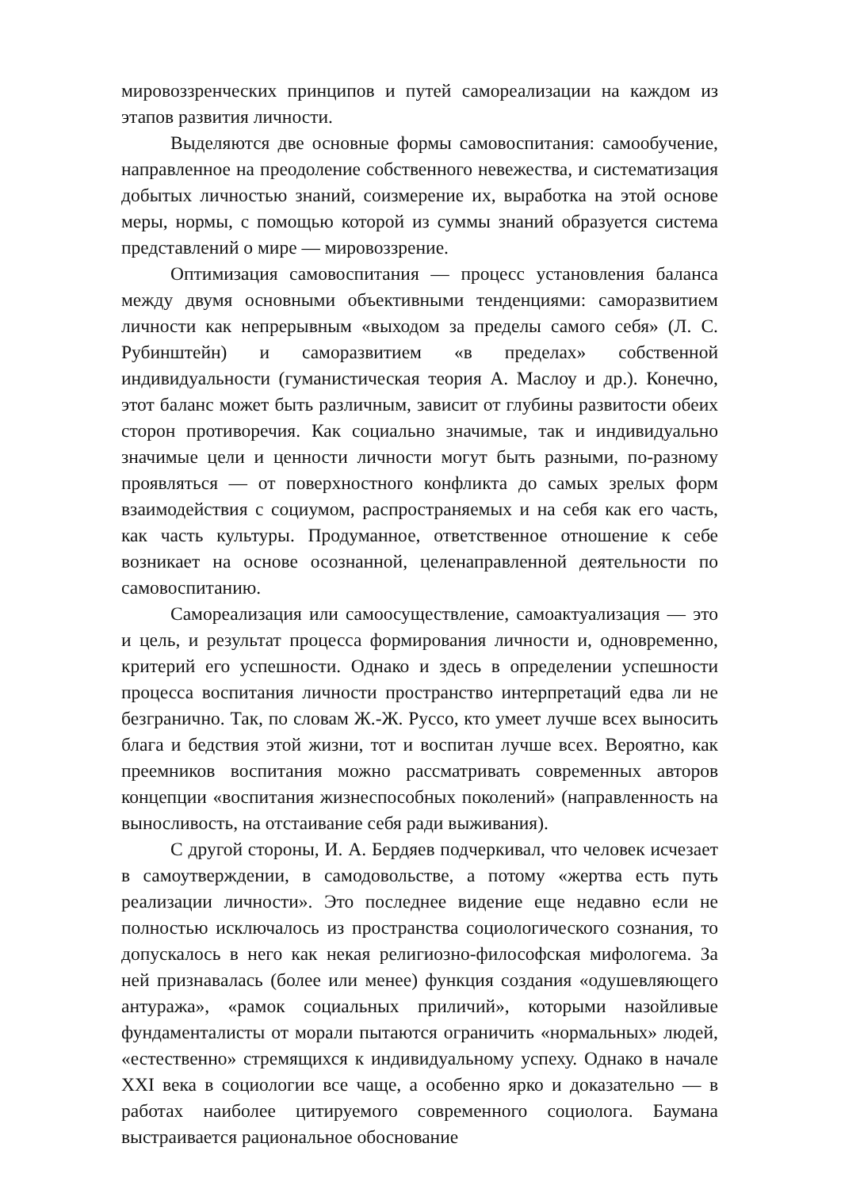мировоззренческих принципов и путей самореализации на каждом из этапов развития личности.
Выделяются две основные формы самовоспитания: самообучение, направленное на преодоление собственного невежества, и систематизация добытых личностью знаний, соизмерение их, выработка на этой основе меры, нормы, с помощью которой из суммы знаний образуется система представлений о мире — мировоззрение.
Оптимизация самовоспитания — процесс установления баланса между двумя основными объективными тенденциями: саморазвитием личности как непрерывным «выходом за пределы самого себя» (Л. С. Рубинштейн) и саморазвитием «в пределах» собственной индивидуальности (гуманистическая теория А. Маслоу и др.). Конечно, этот баланс может быть различным, зависит от глубины развитости обеих сторон противоречия. Как социально значимые, так и индивидуально значимые цели и ценности личности могут быть разными, по-разному проявляться — от поверхностного конфликта до самых зрелых форм взаимодействия с социумом, распространяемых и на себя как его часть, как часть культуры. Продуманное, ответственное отношение к себе возникает на основе осознанной, целенаправленной деятельности по самовоспитанию.
Самореализация или самоосуществление, самоактуализация — это и цель, и результат процесса формирования личности и, одновременно, критерий его успешности. Однако и здесь в определении успешности процесса воспитания личности пространство интерпретаций едва ли не безгранично. Так, по словам Ж.-Ж. Руссо, кто умеет лучше всех выносить блага и бедствия этой жизни, тот и воспитан лучше всех. Вероятно, как преемников воспитания можно рассматривать современных авторов концепции «воспитания жизнеспособных поколений» (направленность на выносливость, на отстаивание себя ради выживания).
С другой стороны, И. А. Бердяев подчеркивал, что человек исчезает в самоутверждении, в самодовольстве, а потому «жертва есть путь реализации личности». Это последнее видение еще недавно если не полностью исключалось из пространства социологического сознания, то допускалось в него как некая религиозно-философская мифологема. За ней признавалась (более или менее) функция создания «одушевляющего антуража», «рамок социальных приличий», которыми назойливые фундаменталисты от морали пытаются ограничить «нормальных» людей, «естественно» стремящихся к индивидуальному успеху. Однако в начале XXI века в социологии все чаще, а особенно ярко и доказательно — в работах наиболее цитируемого современного социолога. Баумана выстраивается рациональное обоснование